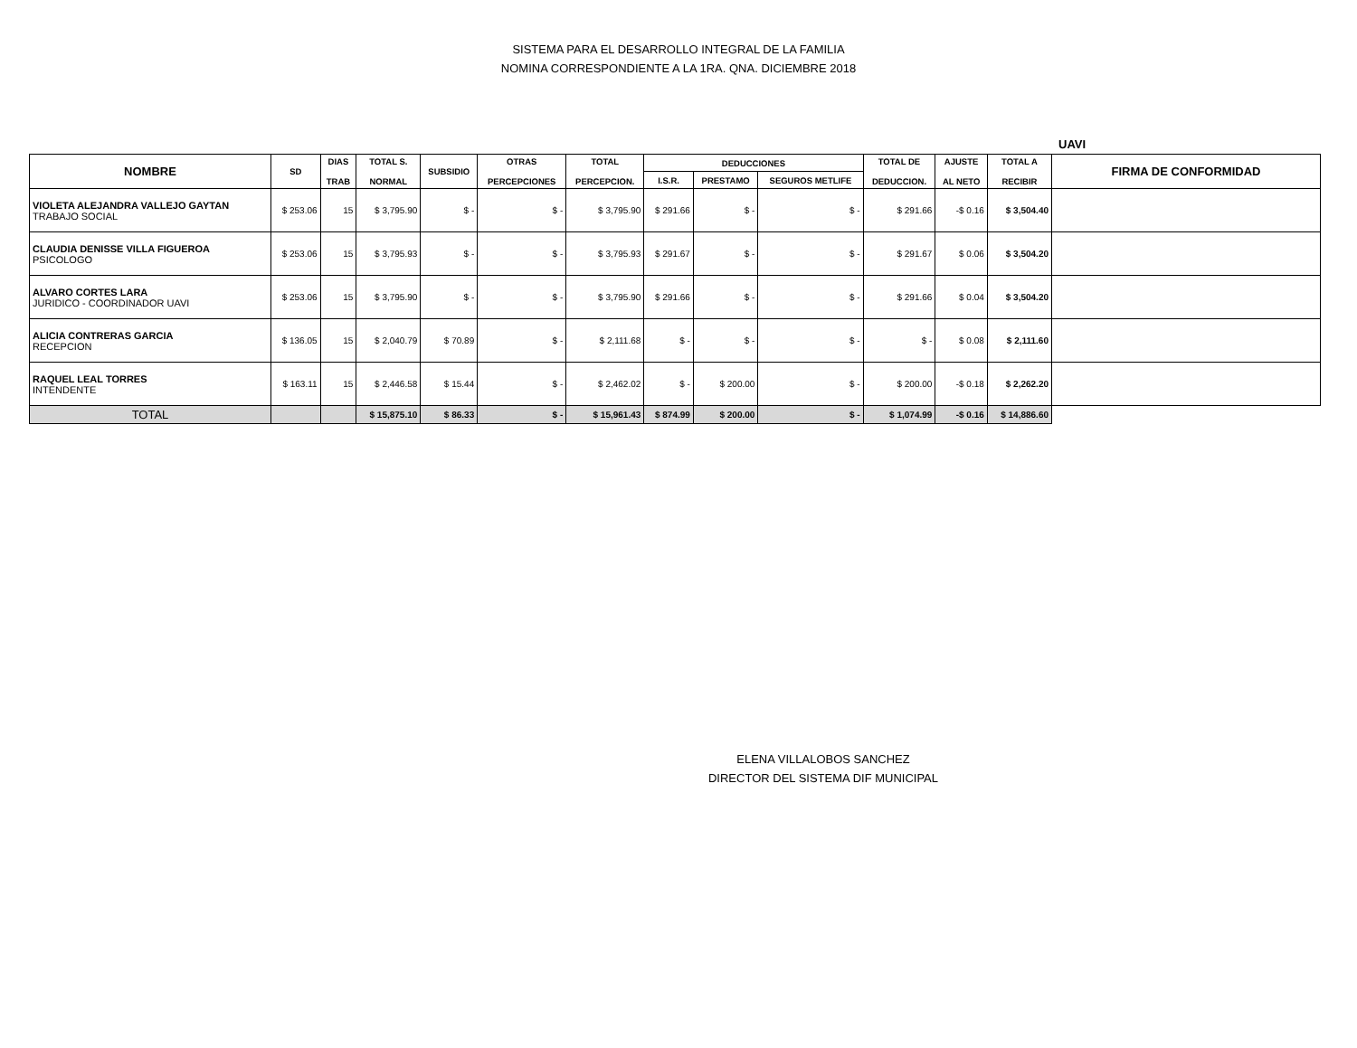SISTEMA PARA EL DESARROLLO INTEGRAL DE LA FAMILIA
NOMINA CORRESPONDIENTE A LA 1RA. QNA. DICIEMBRE 2018
UAVI
| NOMBRE | SD | DIAS TRAB | TOTAL S. NORMAL | SUBSIDIO | OTRAS PERCEPCIONES | TOTAL PERCEPCION. | DEDUCCIONES | | | TOTAL DE DEDUCCION. | AJUSTE AL NETO | TOTAL A RECIBIR | FIRMA DE CONFORMIDAD |
| --- | --- | --- | --- | --- | --- | --- | --- | --- | --- | --- | --- | --- | --- |
| | | | | | | | I.S.R. | PRESTAMO | SEGUROS METLIFE | | | | |
| VIOLETA ALEJANDRA VALLEJO GAYTAN TRABAJO SOCIAL | $ 253.06 | 15 | $ 3,795.90 | $ - | $ - | $ 3,795.90 | $ 291.66 | $ - | $ - | $ 291.66 | -$ 0.16 | $ 3,504.40 | |
| CLAUDIA DENISSE VILLA FIGUEROA PSICOLOGO | $ 253.06 | 15 | $ 3,795.93 | $ - | $ - | $ 3,795.93 | $ 291.67 | $ - | $ - | $ 291.67 | $ 0.06 | $ 3,504.20 | |
| ALVARO CORTES LARA JURIDICO - COORDINADOR UAVI | $ 253.06 | 15 | $ 3,795.90 | $ - | $ - | $ 3,795.90 | $ 291.66 | $ - | $ - | $ 291.66 | $ 0.04 | $ 3,504.20 | |
| ALICIA CONTRERAS GARCIA RECEPCION | $ 136.05 | 15 | $ 2,040.79 | $ 70.89 | $ - | $ 2,111.68 | $ - | $ - | $ - | $ - | $ 0.08 | $ 2,111.60 | |
| RAQUEL LEAL TORRES INTENDENTE | $ 163.11 | 15 | $ 2,446.58 | $ 15.44 | $ - | $ 2,462.02 | $ - | $ 200.00 | $ - | $ 200.00 | -$ 0.18 | $ 2,262.20 | |
| TOTAL | | | $ 15,875.10 | $ 86.33 | $ - | $ 15,961.43 | $ 874.99 | $ 200.00 | $ - | $ 1,074.99 | -$ 0.16 | $ 14,886.60 | |
ELENA VILLALOBOS SANCHEZ
DIRECTOR DEL SISTEMA DIF MUNICIPAL